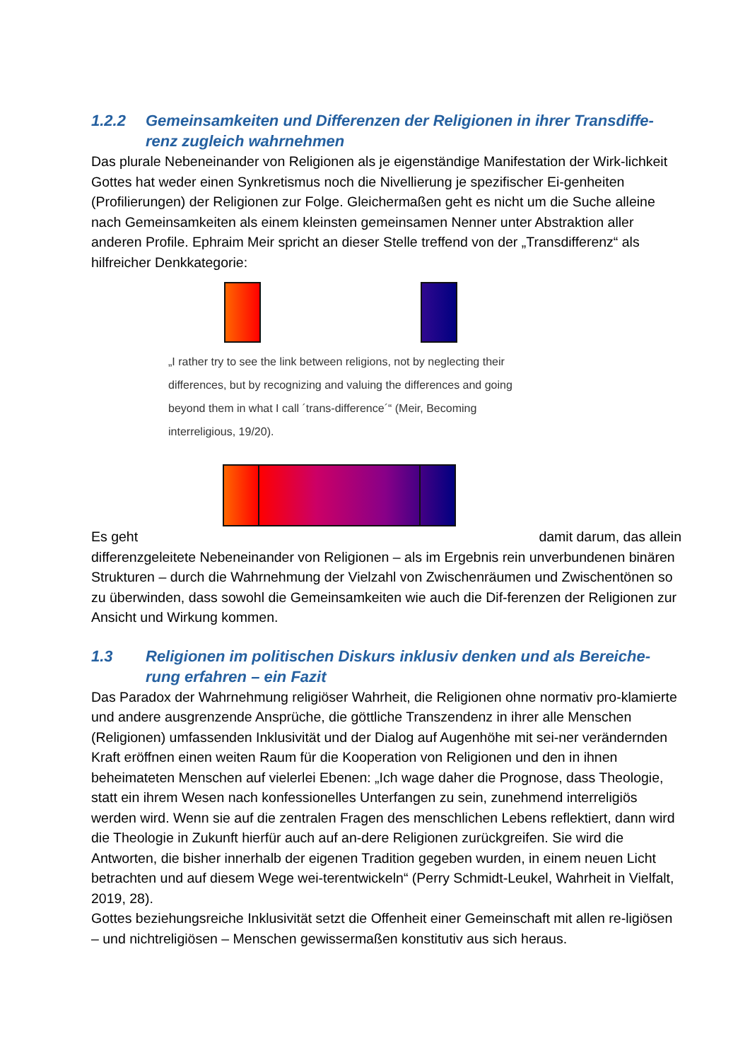1.2.2 Gemeinsamkeiten und Differenzen der Religionen in ihrer Transdiffe-renz zugleich wahrnehmen
Das plurale Nebeneinander von Religionen als je eigenständige Manifestation der Wirk-lichkeit Gottes hat weder einen Synkretismus noch die Nivellierung je spezifischer Ei-genheiten (Profilierungen) der Religionen zur Folge. Gleichermaßen geht es nicht um die Suche alleine nach Gemeinsamkeiten als einem kleinsten gemeinsamen Nenner unter Abstraktion aller anderen Profile. Ephraim Meir spricht an dieser Stelle treffend von der „Transdifferenz“ als hilfreicher Denkkategorie:
„I rather try to see the link between religions, not by neglecting their differences, but by recognizing and valuing the differences and going beyond them in what I call ´trans-difference´“ (Meir, Becoming interreligious, 19/20).
Es geht damit darum, das allein
differenzgeleitete Nebeneinander von Religionen – als im Ergebnis rein unverbundenen binären Strukturen – durch die Wahrnehmung der Vielzahl von Zwischenräumen und Zwischentönen so zu überwinden, dass sowohl die Gemeinsamkeiten wie auch die Dif-ferenzen der Religionen zur Ansicht und Wirkung kommen.
1.3 Religionen im politischen Diskurs inklusiv denken und als Bereiche-rung erfahren – ein Fazit
Das Paradox der Wahrnehmung religiöser Wahrheit, die Religionen ohne normativ pro-klamierte und andere ausgrenzende Ansprüche, die göttliche Transzendenz in ihrer alle Menschen (Religionen) umfassenden Inklusivität und der Dialog auf Augenhöhe mit sei-ner verändernden Kraft eröffnen einen weiten Raum für die Kooperation von Religionen und den in ihnen beheimateten Menschen auf vielerlei Ebenen: „Ich wage daher die Prognose, dass Theologie, statt ein ihrem Wesen nach konfessionelles Unterfangen zu sein, zunehmend interreligiös werden wird. Wenn sie auf die zentralen Fragen des menschlichen Lebens reflektiert, dann wird die Theologie in Zukunft hierfür auch auf an-dere Religionen zurückgreifen. Sie wird die Antworten, die bisher innerhalb der eigenen Tradition gegeben wurden, in einem neuen Licht betrachten und auf diesem Wege wei-terentwickeln“ (Perry Schmidt-Leukel, Wahrheit in Vielfalt, 2019, 28).
Gottes beziehungsreiche Inklusivität setzt die Offenheit einer Gemeinschaft mit allen re-ligiösen – und nichtreligiösen – Menschen gewissermaßen konstitutiv aus sich heraus.